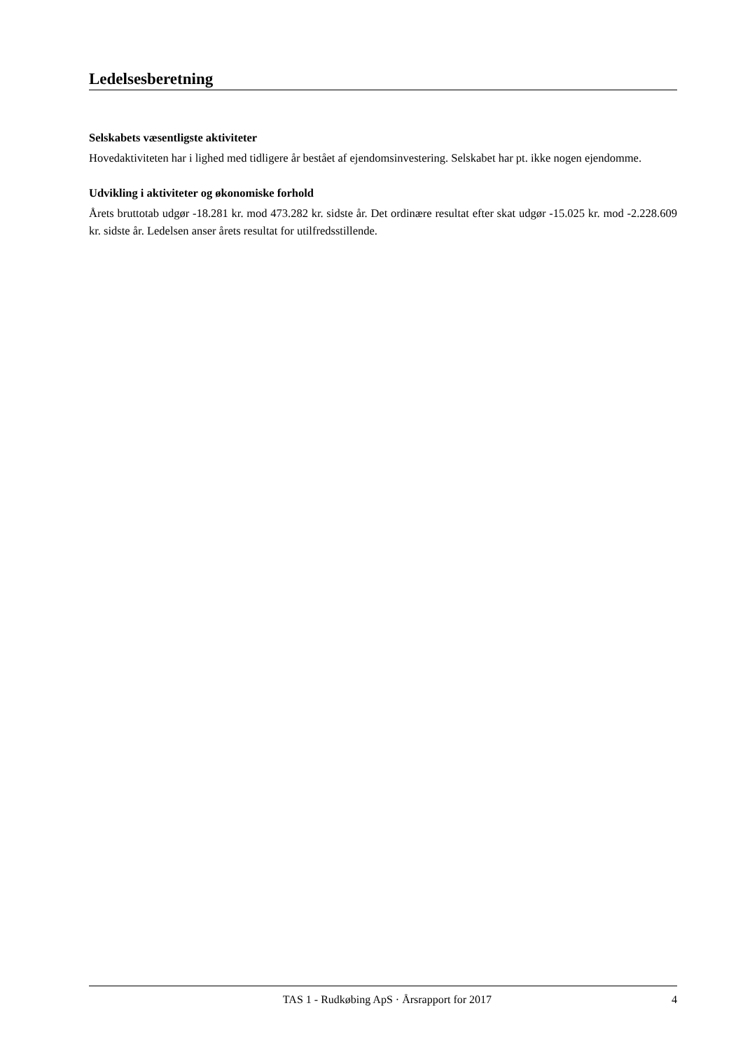Ledelsesberetning
Selskabets væsentligste aktiviteter
Hovedaktiviteten har i lighed med tidligere år bestået af ejendomsinvestering. Selskabet har pt. ikke nogen ejendomme.
Udvikling i aktiviteter og økonomiske forhold
Årets bruttotab udgør -18.281 kr. mod 473.282 kr. sidste år. Det ordinære resultat efter skat udgør -15.025 kr. mod -2.228.609 kr. sidste år. Ledelsen anser årets resultat for utilfredsstillende.
TAS 1 - Rudkøbing ApS · Årsrapport for 2017 4